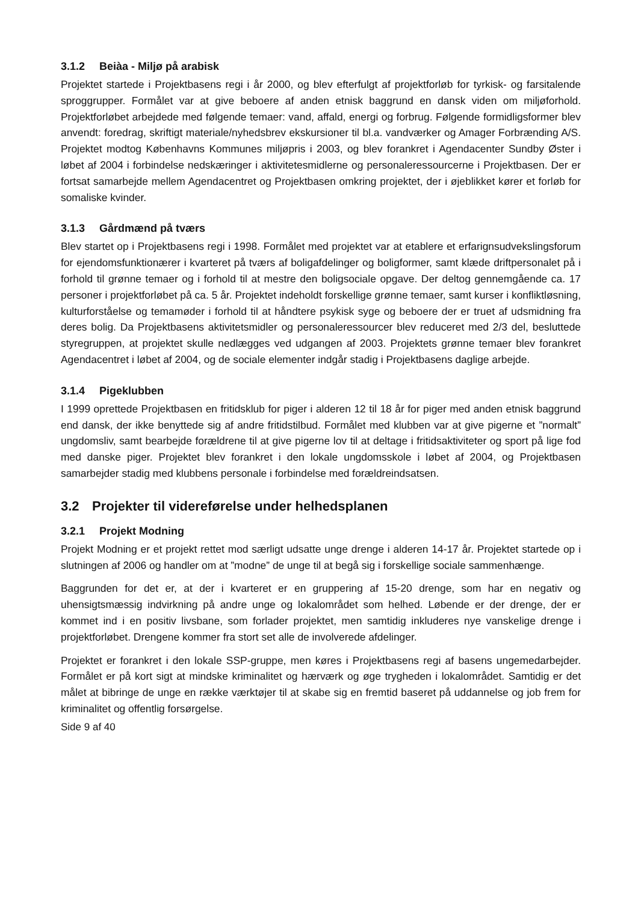3.1.2 Beiàa - Miljø på arabisk
Projektet startede i Projektbasens regi i år 2000, og blev efterfulgt af projektforløb for tyrkisk- og farsitalende sproggrupper. Formålet var at give beboere af anden etnisk baggrund en dansk viden om miljøforhold. Projektforløbet arbejdede med følgende temaer: vand, affald, energi og forbrug. Følgende formidligsformer blev anvendt: foredrag, skriftigt materiale/nyhedsbrev ekskursioner til bl.a. vandværker og Amager Forbrænding A/S. Projektet modtog Københavns Kommunes miljøpris i 2003, og blev forankret i Agendacenter Sundby Øster i løbet af 2004 i forbindelse nedskæringer i aktivitetesmidlerne og personaleressourcerne i Projektbasen. Der er fortsat samarbejde mellem Agendacentret og Projektbasen omkring projektet, der i øjeblikket kører et forløb for somaliske kvinder.
3.1.3 Gårdmænd på tværs
Blev startet op i Projektbasens regi i 1998. Formålet med projektet var at etablere et erfarignsudvekslingsforum for ejendomsfunktionærer i kvarteret på tværs af boligafdelinger og boligformer, samt klæde driftpersonalet på i forhold til grønne temaer og i forhold til at mestre den boligsociale opgave. Der deltog gennemgående ca. 17 personer i projektforløbet på ca. 5 år. Projektet indeholdt forskellige grønne temaer, samt kurser i konfliktløsning, kulturforståelse og temamøder i forhold til at håndtere psykisk syge og beboere der er truet af udsmidning fra deres bolig. Da Projektbasens aktivitetsmidler og personaleressourcer blev reduceret med 2/3 del, besluttede styregruppen, at projektet skulle nedlægges ved udgangen af 2003. Projektets grønne temaer blev forankret Agendacentret i løbet af 2004, og de sociale elementer indgår stadig i Projektbasens daglige arbejde.
3.1.4 Pigeklubben
I 1999 oprettede Projektbasen en fritidsklub for piger i alderen 12 til 18 år for piger med anden etnisk baggrund end dansk, der ikke benyttede sig af andre fritidstilbud. Formålet med klubben var at give pigerne et ”normalt” ungdomsliv, samt bearbejde forældrene til at give pigerne lov til at deltage i fritidsaktiviteter og sport på lige fod med danske piger. Projektet blev forankret i den lokale ungdomsskole i løbet af 2004, og Projektbasen samarbejder stadig med klubbens personale i forbindelse med forældreindsatsen.
3.2 Projekter til videreførelse under helhedsplanen
3.2.1 Projekt Modning
Projekt Modning er et projekt rettet mod særligt udsatte unge drenge i alderen 14-17 år. Projektet startede op i slutningen af 2006 og handler om at ”modne” de unge til at begå sig i forskellige sociale sammenhænge.
Baggrunden for det er, at der i kvarteret er en gruppering af 15-20 drenge, som har en negativ og uhensigtsmæssig indvirkning på andre unge og lokalområdet som helhed. Løbende er der drenge, der er kommet ind i en positiv livsbane, som forlader projektet, men samtidig inkluderes nye vanskelige drenge i projektforløbet. Drengene kommer fra stort set alle de involverede afdelinger.
Projektet er forankret i den lokale SSP-gruppe, men køres i Projektbasens regi af basens ungemedarbejder. Formålet er på kort sigt at mindske kriminalitet og hærværk og øge trygheden i lokalområdet. Samtidig er det målet at bibringe de unge en række værktøjer til at skabe sig en fremtid baseret på uddannelse og job frem for kriminalitet og offentlig forsørgelse.
Side 9 af 40